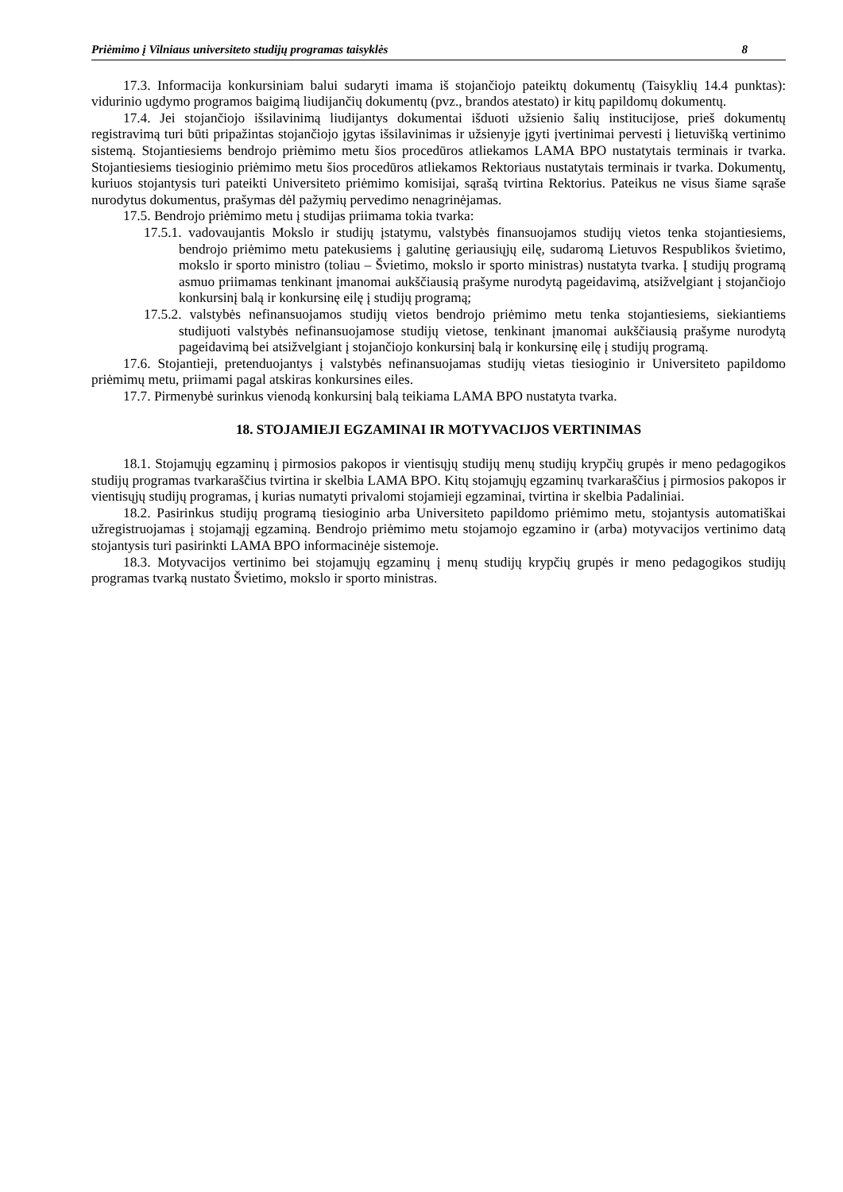Priėmimo į Vilniaus universiteto studijų programas taisyklės 8
17.3. Informacija konkursiniam balui sudaryti imama iš stojančiojo pateiktų dokumentų (Taisyklių 14.4 punktas): vidurinio ugdymo programos baigimą liudijančių dokumentų (pvz., brandos atestato) ir kitų papildomų dokumentų.
17.4. Jei stojančiojo išsilavinimą liudijantys dokumentai išduoti užsienio šalių institucijose, prieš dokumentų registravimą turi būti pripažintas stojančiojo įgytas išsilavinimas ir užsienyje įgyti įvertinimai pervesti į lietuvišką vertinimo sistemą. Stojantiesiems bendrojo priėmimo metu šios procedūros atliekamos LAMA BPO nustatytais terminais ir tvarka. Stojantiesiems tiesioginio priėmimo metu šios procedūros atliekamos Rektoriaus nustatytais terminais ir tvarka. Dokumentų, kuriuos stojantysis turi pateikti Universiteto priėmimo komisijai, sąrašą tvirtina Rektorius. Pateikus ne visus šiame sąraše nurodytus dokumentus, prašymas dėl pažymių pervedimo nenagrinėjamas.
17.5. Bendrojo priėmimo metu į studijas priimama tokia tvarka:
17.5.1. vadovaujantis Mokslo ir studijų įstatymu, valstybės finansuojamos studijų vietos tenka stojantiesiems, bendrojo priėmimo metu patekusiems į galutinę geriausiųjų eilę, sudaromą Lietuvos Respublikos švietimo, mokslo ir sporto ministro (toliau – Švietimo, mokslo ir sporto ministras) nustatyta tvarka. Į studijų programą asmuo priimamas tenkinant įmanomai aukščiausią prašyme nurodytą pageidavimą, atsižvelgiant į stojančiojo konkursinį balą ir konkursinę eilę į studijų programą;
17.5.2. valstybės nefinansuojamos studijų vietos bendrojo priėmimo metu tenka stojantiesiems, siekiantiems studijuoti valstybės nefinansuojamose studijų vietose, tenkinant įmanomai aukščiausią prašyme nurodytą pageidavimą bei atsižvelgiant į stojančiojo konkursinį balą ir konkursinę eilę į studijų programą.
17.6. Stojantieji, pretenduojantys į valstybės nefinansuojamas studijų vietas tiesioginio ir Universiteto papildomo priėmimų metu, priimami pagal atskiras konkursines eiles.
17.7. Pirmenybė surinkus vienodą konkursinį balą teikiama LAMA BPO nustatyta tvarka.
18. STOJAMIEJI EGZAMINAI IR MOTYVACIJOS VERTINIMAS
18.1. Stojamųjų egzaminų į pirmosios pakopos ir vientisųjų studijų menų studijų krypčių grupės ir meno pedagogikos studijų programas tvarkaraščius tvirtina ir skelbia LAMA BPO. Kitų stojamųjų egzaminų tvarkaraščius į pirmosios pakopos ir vientisųjų studijų programas, į kurias numatyti privalomi stojamieji egzaminai, tvirtina ir skelbia Padaliniai.
18.2. Pasirinkus studijų programą tiesioginio arba Universiteto papildomo priėmimo metu, stojantysis automatiškai užregistruojamas į stojamąjį egzaminą. Bendrojo priėmimo metu stojamojo egzamino ir (arba) motyvacijos vertinimo datą stojantysis turi pasirinkti LAMA BPO informacinėje sistemoje.
18.3. Motyvacijos vertinimo bei stojamųjų egzaminų į menų studijų krypčių grupės ir meno pedagogikos studijų programas tvarką nustato Švietimo, mokslo ir sporto ministras.